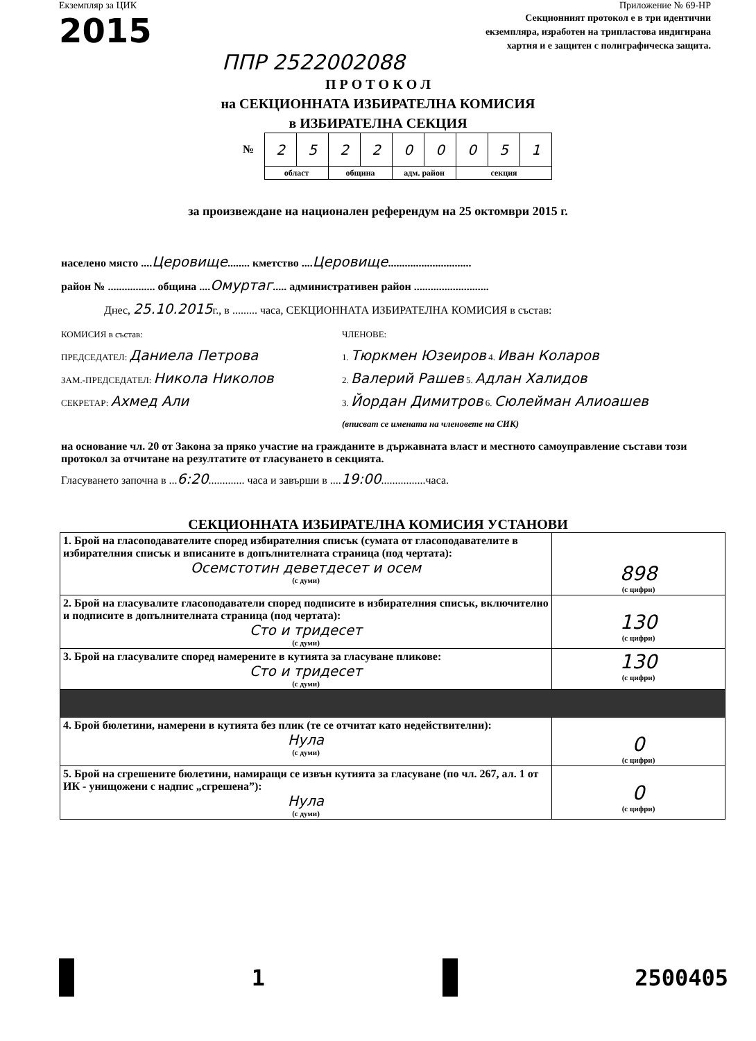Екземпляр за ЦИК Приложение № 69-НР
2015
ППР 2522002088
Секционният протокол е в три идентични
екземпляра, изработен на трипластова индигирана
хартия и е защитен с полиграфическа защита.
П Р О Т О К О Л
на СЕКЦИОННАТА ИЗБИРАТЕЛНА КОМИСИЯ
в ИЗБИРАТЕЛНА СЕКЦИЯ
№
| 2 | 5 | 2 | 2 | 0 | 0 | 0 | 5 | 1 |
| област | | община | | адм. район | | секция | | |
за произвеждане на национален референдум на 25 октомври 2015 г.
населено място ....Церовище........ кметство ....Церовище..............................
район № ................. община ....Омуртаг..... административен район ...........................
Днес, 25.10.2015г., в ......... часа, СЕКЦИОННАТА ИЗБИРАТЕЛНА КОМИСИЯ в състав:
КОМИСИЯ в състав:
ПРЕДСЕДАТЕЛ: Даниела Петрова
ЗАМ.-ПРЕДСЕДАТЕЛ: Никола Николов
СЕКРЕТАР: Ахмед Али
ЧЛЕНОВЕ:
1. Тюркмен Юзеиров 4. Иван Коларов
2. Валерий Рашев 5. Адлан Халидов
3. Йордан Димитров 6. Сюлейман Алиоашев
(вписват се имената на членовете на СИК)
на основание чл. 20 от Закона за пряко участие на гражданите в държавната власт и местното самоуправление състави този протокол за отчитане на резултатите от гласуването в секцията.
Гласуването започна в ...6:20............. часа и завърши в ....19:00................часа.
СЕКЦИОННАТА ИЗБИРАТЕЛНА КОМИСИЯ УСТАНОВИ
| 1. Брой на гласоподавателите според избирателния списък (сумата от гласоподавателите в избирателния списък и вписаните в допълнителната страница (под чертата): Осемстотин деветдесет и осем (с думи) | 898 (с цифри) |
| 2. Брой на гласувалите гласоподаватели според подписите в избирателния списък, включително и подписите в допълнителната страница (под чертата): Сто и тридесет (с думи) | 130 (с цифри) |
| 3. Брой на гласувалите според намерените в кутията за гласуване пликове: Сто и тридесет (с думи) | 130 (с цифри) |
| 4. Брой бюлетини, намерени в кутията без плик (те се отчитат като недействителни): Нула (с думи) | 0 (с цифри) |
| 5. Брой на сгрешените бюлетини, намиращи се извън кутията за гласуване (по чл. 267, ал. 1 от ИК - унищожени с надпис „сгрешена”): Нула (с думи) | 0 (с цифри) |
1 2500405